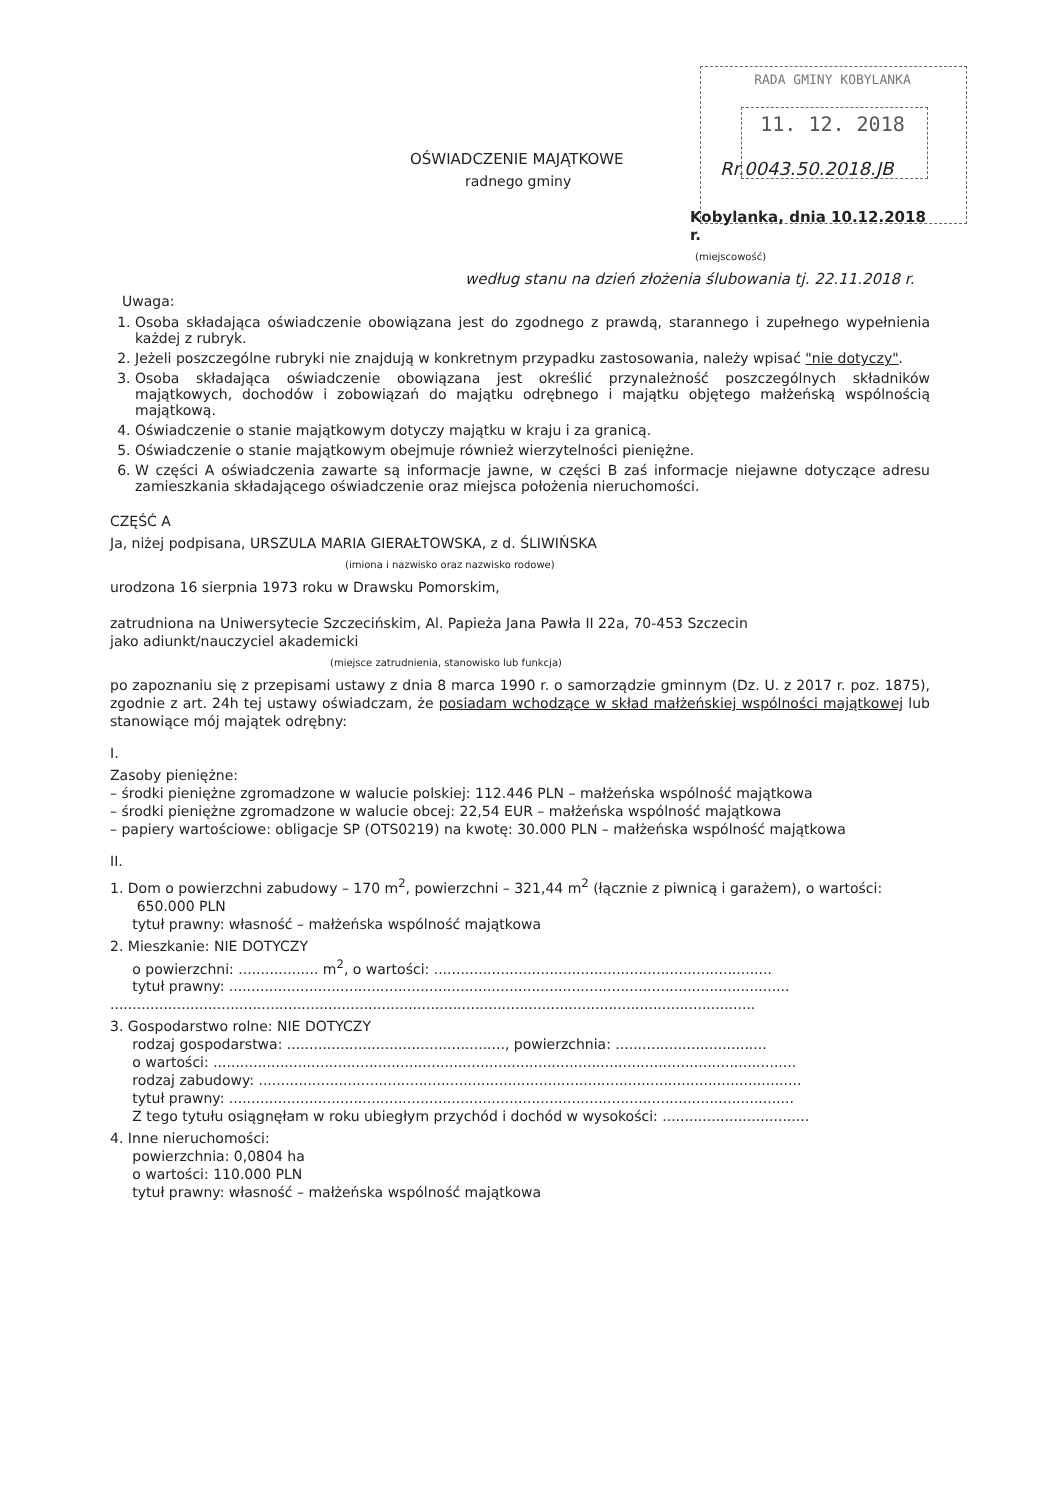RADA GMINY KOBYLANKA
11. 12. 2018
Rr.0043.50.2018.JB
OŚWIADCZENIE MAJĄTKOWE
radnego gminy
Kobylanka, dnia 10.12.2018 r.
(miejscowość)
według stanu na dzień złożenia ślubowania tj. 22.11.2018 r.
Uwaga:
1. Osoba składająca oświadczenie obowiązana jest do zgodnego z prawdą, starannego i zupełnego wypełnienia każdej z rubryk.
2. Jeżeli poszczególne rubryki nie znajdują w konkretnym przypadku zastosowania, należy wpisać "nie dotyczy".
3. Osoba składająca oświadczenie obowiązana jest określić przynależność poszczególnych składników majątkowych, dochodów i zobowiązań do majątku odrębnego i majątku objętego małżeńską wspólnością majątkową.
4. Oświadczenie o stanie majątkowym dotyczy majątku w kraju i za granicą.
5. Oświadczenie o stanie majątkowym obejmuje również wierzytelności pieniężne.
6. W części A oświadczenia zawarte są informacje jawne, w części B zaś informacje niejawne dotyczące adresu zamieszkania składającego oświadczenie oraz miejsca położenia nieruchomości.
CZĘŚĆ A
Ja, niżej podpisana, URSZULA MARIA GIERAŁTOWSKA, z d. ŚLIWIŃSKA
(imiona i nazwisko oraz nazwisko rodowe)
urodzona 16 sierpnia 1973 roku w Drawsku Pomorskim,
zatrudniona na Uniwersytecie Szczecińskim, Al. Papieża Jana Pawła II 22a, 70-453 Szczecin
jako adiunkt/nauczyciel akademicki
(miejsce zatrudnienia, stanowisko lub funkcja)
po zapoznaniu się z przepisami ustawy z dnia 8 marca 1990 r. o samorządzie gminnym (Dz. U. z 2017 r. poz. 1875), zgodnie z art. 24h tej ustawy oświadczam, że posiadam wchodzące w skład małżeńskiej wspólności majątkowej lub stanowiące mój majątek odrębny:
I.
Zasoby pieniężne:
– środki pieniężne zgromadzone w walucie polskiej: 112.446 PLN – małżeńska wspólność majątkowa
– środki pieniężne zgromadzone w walucie obcej: 22,54 EUR – małżeńska wspólność majątkowa
– papiery wartościowe: obligacje SP (OTS0219) na kwotę: 30.000 PLN – małżeńska wspólność majątkowa
II.
1. Dom o powierzchni zabudowy – 170 m<sup>2</sup>, powierzchni – 321,44 m<sup>2</sup> (łącznie z piwnicą i garażem), o wartości:
650.000 PLN
tytuł prawny: własność – małżeńska wspólność majątkowa
2. Mieszkanie: NIE DOTYCZY
o powierzchni: .................. m<sup>2</sup>, o wartości: ............................................................................
tytuł prawny: ..............................................................................................................................
.................................................................................................................................................
3. Gospodarstwo rolne: NIE DOTYCZY
rodzaj gospodarstwa: ................................................., powierzchnia: ..................................
o wartości: ...................................................................................................................................
rodzaj zabudowy: ..........................................................................................................................
tytuł prawny: ...............................................................................................................................
Z tego tytułu osiągnęłam w roku ubiegłym przychód i dochód w wysokości: .................................
4. Inne nieruchomości:
powierzchnia: 0,0804 ha
o wartości: 110.000 PLN
tytuł prawny: własność – małżeńska wspólność majątkowa